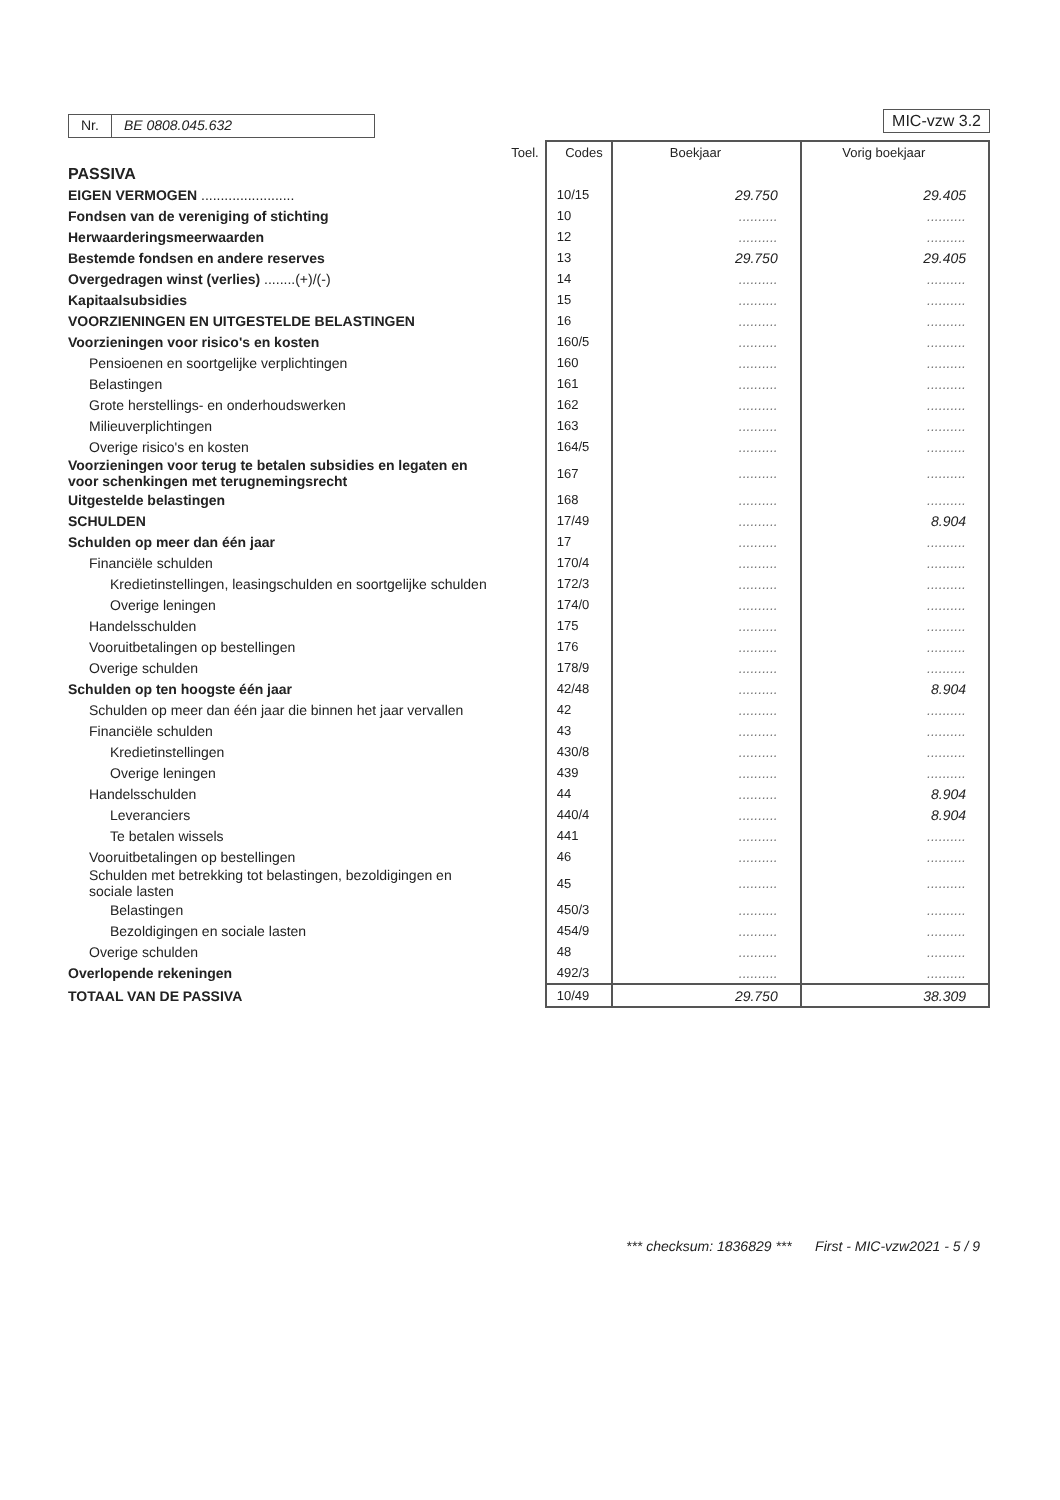Nr. BE 0808.045.632 MIC-vzw 3.2
| | Toel. | Codes | Boekjaar | Vorig boekjaar |
| --- | --- | --- | --- | --- |
| PASSIVA | | | | |
| EIGEN VERMOGEN ........................ | | 10/15 | 29.750 | 29.405 |
| Fondsen van de vereniging of stichting | | 10 | .......... | .......... |
| Herwaarderingsmeerwaarden | | 12 | .......... | .......... |
| Bestemde fondsen en andere reserves | | 13 | 29.750 | 29.405 |
| Overgedragen winst (verlies) ........(+)/(-) | | 14 | .......... | .......... |
| Kapitaalsubsidies | | 15 | .......... | .......... |
| VOORZIENINGEN EN UITGESTELDE BELASTINGEN | | 16 | .......... | .......... |
| Voorzieningen voor risico's en kosten | | 160/5 | .......... | .......... |
| Pensioenen en soortgelijke verplichtingen | | 160 | .......... | .......... |
| Belastingen | | 161 | .......... | .......... |
| Grote herstellings- en onderhoudswerken | | 162 | .......... | .......... |
| Milieuverplichtingen | | 163 | .......... | .......... |
| Overige risico's en kosten | | 164/5 | .......... | .......... |
| Voorzieningen voor terug te betalen subsidies en legaten en voor schenkingen met terugnemingsrecht | | 167 | .......... | .......... |
| Uitgestelde belastingen | | 168 | .......... | .......... |
| SCHULDEN | | 17/49 | .......... | 8.904 |
| Schulden op meer dan één jaar | | 17 | .......... | .......... |
| Financiële schulden | | 170/4 | .......... | .......... |
| Kredietinstellingen, leasingschulden en soortgelijke schulden | | 172/3 | .......... | .......... |
| Overige leningen | | 174/0 | .......... | .......... |
| Handelsschulden | | 175 | .......... | .......... |
| Vooruitbetalingen op bestellingen | | 176 | .......... | .......... |
| Overige schulden | | 178/9 | .......... | .......... |
| Schulden op ten hoogste één jaar | | 42/48 | .......... | 8.904 |
| Schulden op meer dan één jaar die binnen het jaar vervallen | | 42 | .......... | .......... |
| Financiële schulden | | 43 | .......... | .......... |
| Kredietinstellingen | | 430/8 | .......... | .......... |
| Overige leningen | | 439 | .......... | .......... |
| Handelsschulden | | 44 | .......... | 8.904 |
| Leveranciers | | 440/4 | .......... | 8.904 |
| Te betalen wissels | | 441 | .......... | .......... |
| Vooruitbetalingen op bestellingen | | 46 | .......... | .......... |
| Schulden met betrekking tot belastingen, bezoldigingen en sociale lasten | | 45 | .......... | .......... |
| Belastingen | | 450/3 | .......... | .......... |
| Bezoldigingen en sociale lasten | | 454/9 | .......... | .......... |
| Overige schulden | | 48 | .......... | .......... |
| Overlopende rekeningen | | 492/3 | .......... | .......... |
| TOTAAL VAN DE PASSIVA | | 10/49 | 29.750 | 38.309 |
*** checksum: 1836829 *** First - MIC-vzw2021 - 5 / 9